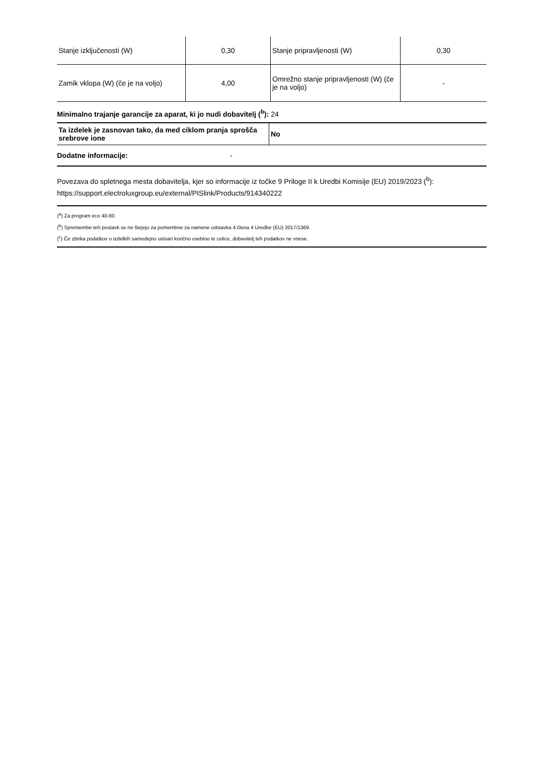| Stanje izključenosti (W) | 0,30 | Stanje pripravljenosti (W) | 0,30 |
| Zamik vklopa (W) (če je na voljo) | 4,00 | Omrežno stanje pripravljenosti (W) (če je na voljo) | - |
Minimalno trajanje garancije za aparat, ki jo nudi dobavitelj (<sup>b</sup>): 24
| Ta izdelek je zasnovan tako, da med ciklom pranja sprošča srebrove ione | No |
Dodatne informacije: -
Povezava do spletnega mesta dobavitelja, kjer so informacije iz točke 9 Priloge II k Uredbi Komisije (EU) 2019/2023 (<sup>b</sup>): https://support.electroluxgroup.eu/external/PISlink/Products/914340222
(<sup>a</sup>) Za program eco 40-60.
(<sup>b</sup>) Spremembe teh postavk se ne štejejo za pomembne za namene odstavka 4 člena 4 Uredbe (EU) 2017/1369.
(<sup>c</sup>) Če zbirka podatkov o izdelkih samodejno ustvari končno vsebino te celice, dobavitelj teh podatkov ne vnese.